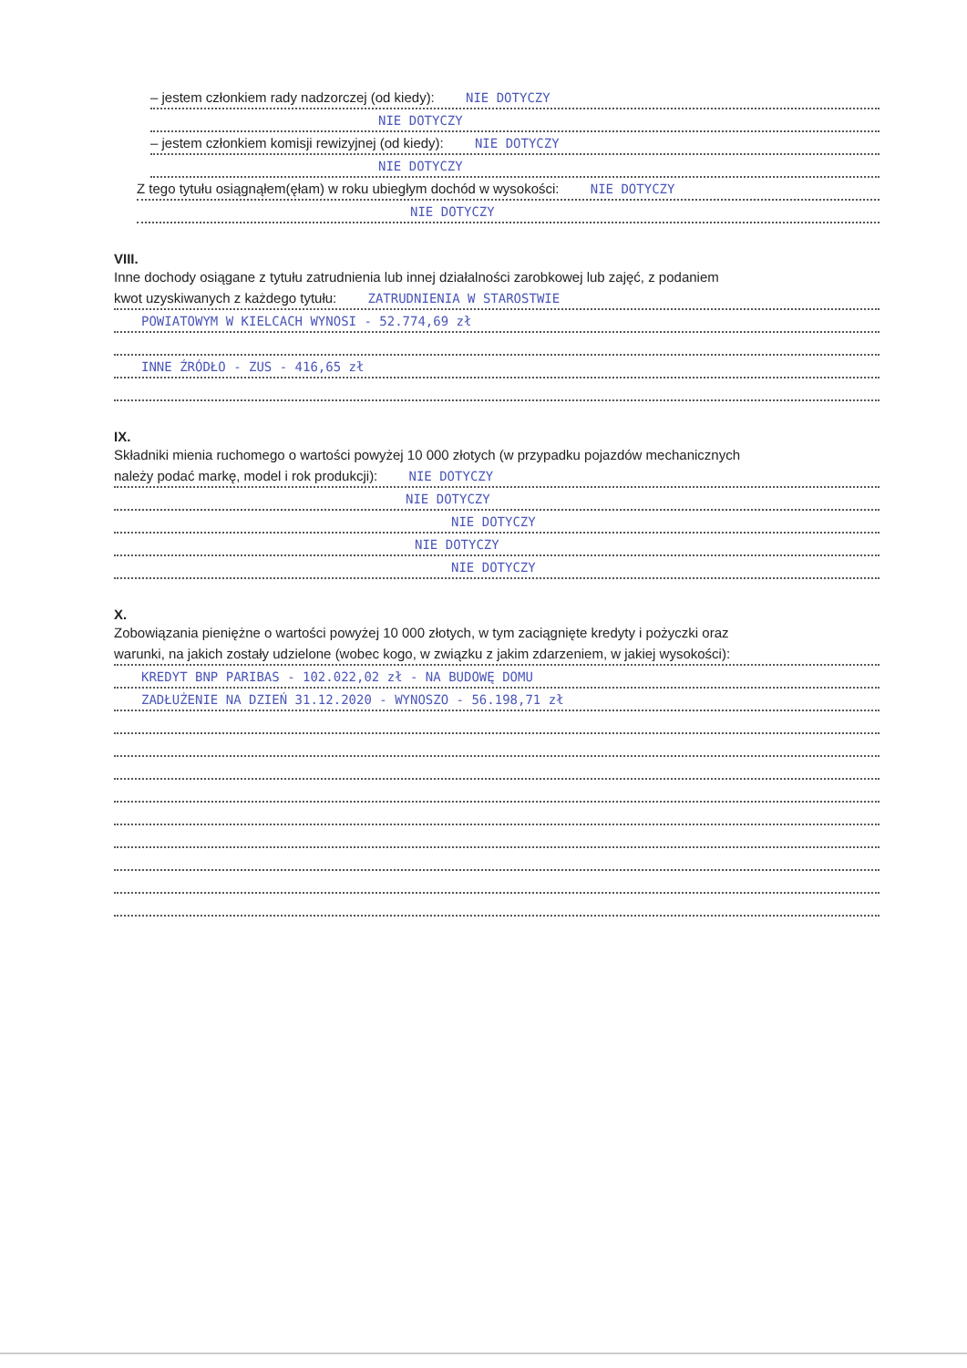– jestem członkiem rady nadzorczej (od kiedy): NIE DOTYCZY
NIE DOTYCZY
– jestem członkiem komisji rewizyjnej (od kiedy): NIE DOTYCZY
NIE DOTYCZY
Z tego tytułu osiągnąłem(ęłam) w roku ubiegłym dochód w wysokości: NIE DOTYCZY
NIE DOTYCZY
VIII.
Inne dochody osiągane z tytułu zatrudnienia lub innej działalności zarobkowej lub zajęć, z podaniem
kwot uzyskiwanych z każdego tytułu: ZATRUDNIENIA W STAROSTWIE
POWIATOWYM W KIELCACH WYNOSI - 52.774,69 zł
INNE ŹRÓDŁO - ZUS - 416,65 zł
IX.
Składniki mienia ruchomego o wartości powyżej 10 000 złotych (w przypadku pojazdów mechanicznych
należy podać markę, model i rok produkcji): NIE DOTYCZY
NIE DOTYCZY
NIE DOTYCZY
NIE DOTYCZY
NIE DOTYCZY
X.
Zobowiązania pieniężne o wartości powyżej 10 000 złotych, w tym zaciągnięte kredyty i pożyczki oraz
warunki, na jakich zostały udzielone (wobec kogo, w związku z jakim zdarzeniem, w jakiej wysokości):
KREDYT BNP PARIBAS - 102.022,02 zł - NA BUDOWĘ DOMU
ZADŁUŻENIE NA DZIEŃ 31.12.2020 - WYNOSZO - 56.198,71 zł